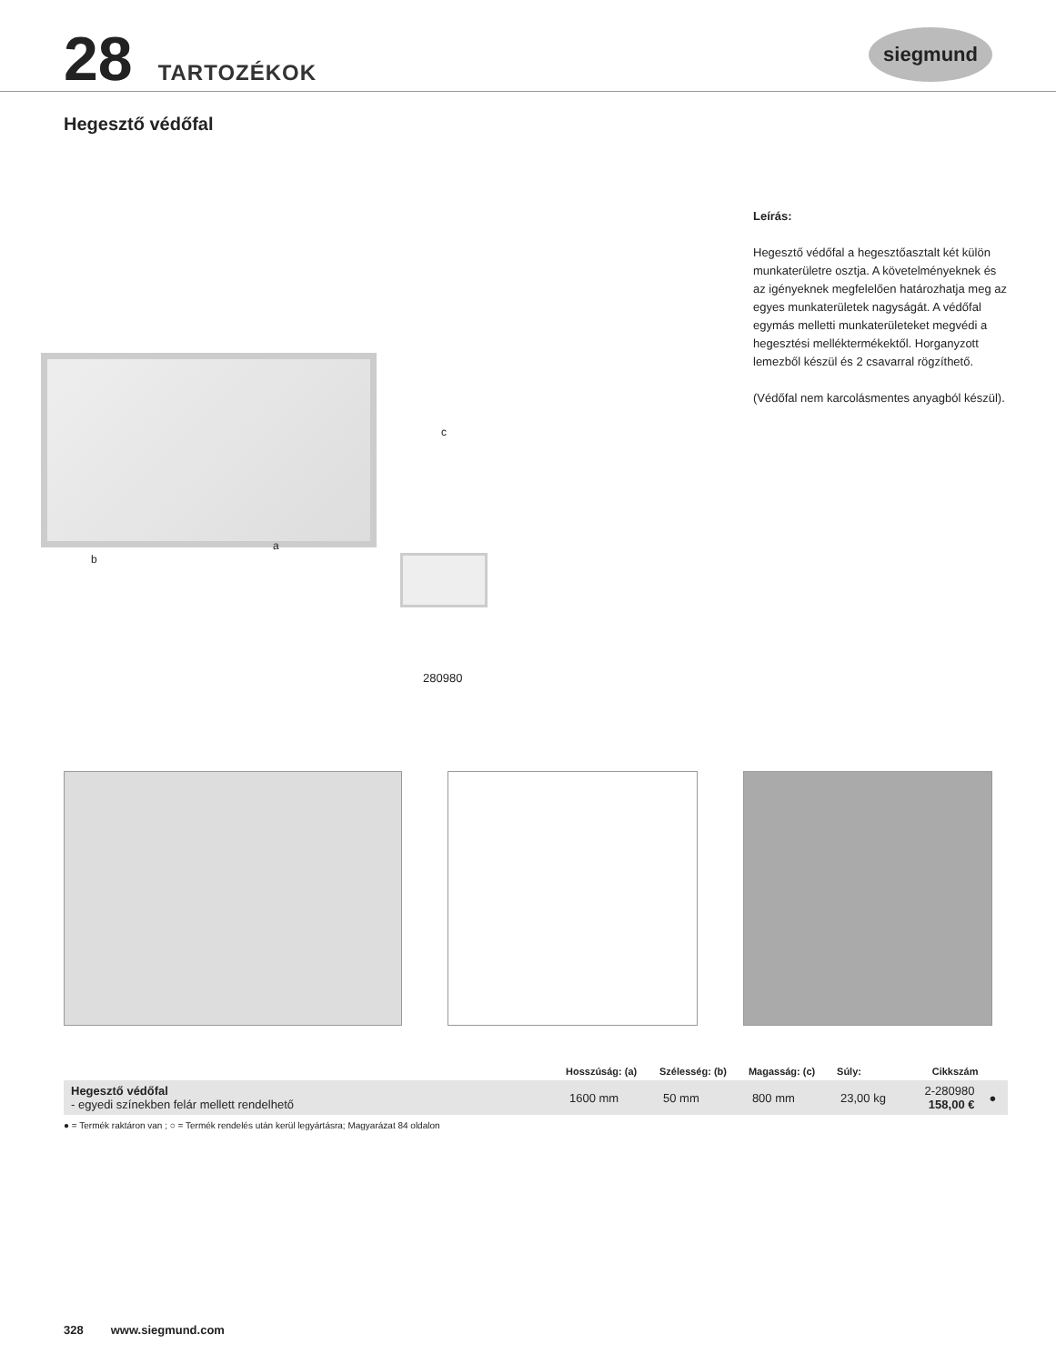28 TARTOZÉKOK siegmund
Hegesztő védőfal
c
a
b
280980
Leírás:
Hegesztő védőfal a hegesztőasztalt két külön munkaterületre osztja. A követelményeknek és az igényeknek megfelelően határozhatja meg az egyes munkaterületek nagyságát. A védőfal egymás melletti munkaterületeket megvédi a hegesztési melléktermékektől. Horganyzott lemezből készül és 2 csavarral rögzíthető.
(Védőfal nem karcolásmentes anyagból készül).
| | Hosszúság: (a) | Szélesség: (b) | Magasság: (c) | Súly: | Cikkszám | |
| --- | --- | --- | --- | --- | --- | --- |
| Hegesztő védőfal - egyedi színekben felár mellett rendelhető | 1600 mm | 50 mm | 800 mm | 23,00 kg | 2-280980 158,00 € | ● |
● = Termék raktáron van ; ○ = Termék rendelés után kerül legyártásra; Magyarázat 84 oldalon
328 www.siegmund.com